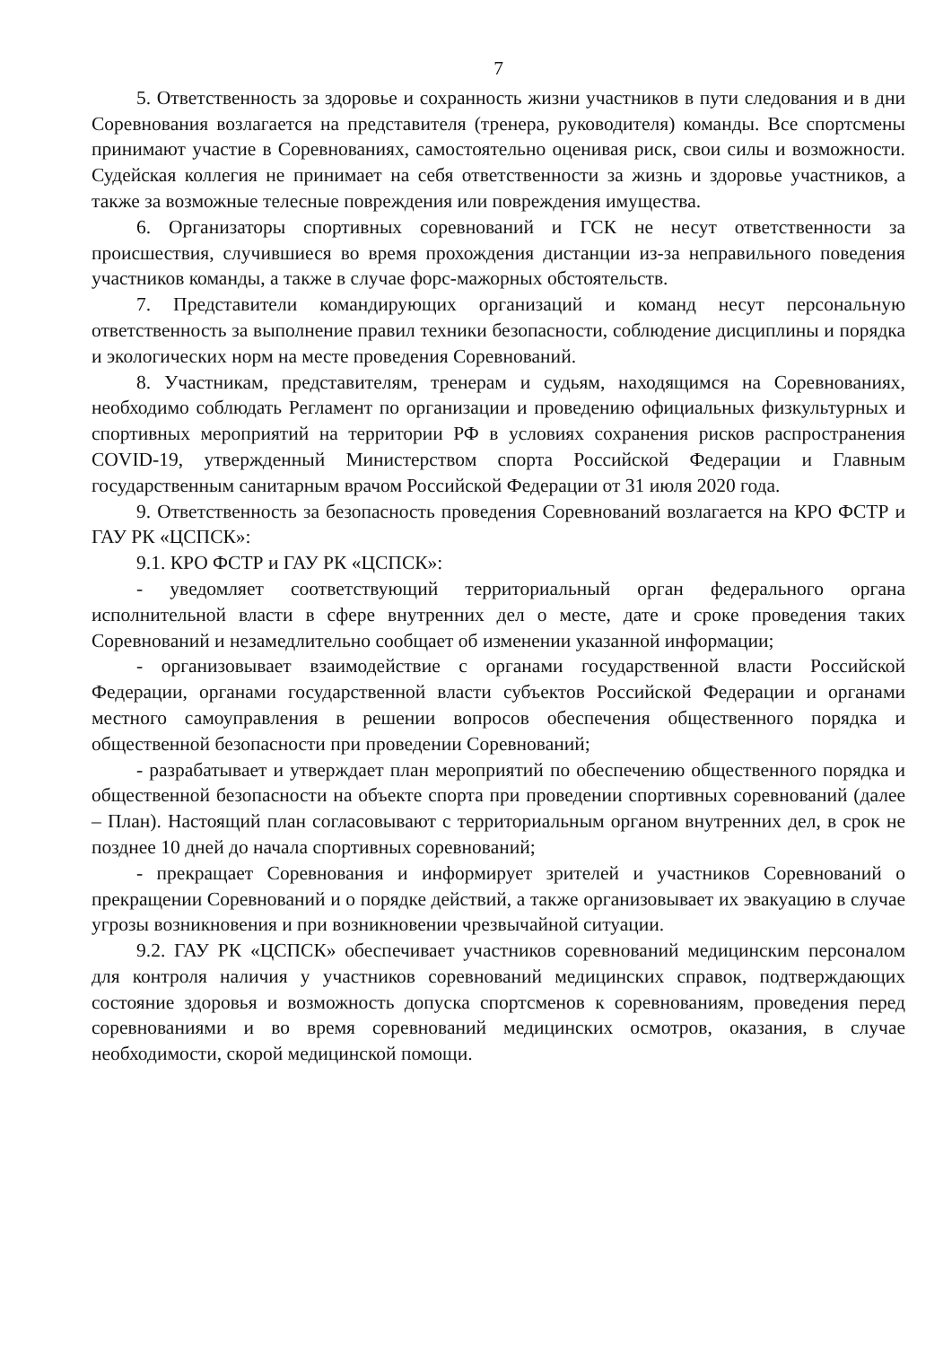7
5. Ответственность за здоровье и сохранность жизни участников в пути следования и в дни Соревнования возлагается на представителя (тренера, руководителя) команды. Все спортсмены принимают участие в Соревнованиях, самостоятельно оценивая риск, свои силы и возможности. Судейская коллегия не принимает на себя ответственности за жизнь и здоровье участников, а также за возможные телесные повреждения или повреждения имущества.
6. Организаторы спортивных соревнований и ГСК не несут ответственности за происшествия, случившиеся во время прохождения дистанции из-за неправильного поведения участников команды, а также в случае форс-мажорных обстоятельств.
7. Представители командирующих организаций и команд несут персональную ответственность за выполнение правил техники безопасности, соблюдение дисциплины и порядка и экологических норм на месте проведения Соревнований.
8. Участникам, представителям, тренерам и судьям, находящимся на Соревнованиях, необходимо соблюдать Регламент по организации и проведению официальных физкультурных и спортивных мероприятий на территории РФ в условиях сохранения рисков распространения COVID-19, утвержденный Министерством спорта Российской Федерации и Главным государственным санитарным врачом Российской Федерации от 31 июля 2020 года.
9. Ответственность за безопасность проведения Соревнований возлагается на КРО ФСТР и ГАУ РК «ЦСПСК»:
9.1. КРО ФСТР и ГАУ РК «ЦСПСК»:
- уведомляет соответствующий территориальный орган федерального органа исполнительной власти в сфере внутренних дел о месте, дате и сроке проведения таких Соревнований и незамедлительно сообщает об изменении указанной информации;
- организовывает взаимодействие с органами государственной власти Российской Федерации, органами государственной власти субъектов Российской Федерации и органами местного самоуправления в решении вопросов обеспечения общественного порядка и общественной безопасности при проведении Соревнований;
- разрабатывает и утверждает план мероприятий по обеспечению общественного порядка и общественной безопасности на объекте спорта при проведении спортивных соревнований (далее – План). Настоящий план согласовывают с территориальным органом внутренних дел, в срок не позднее 10 дней до начала спортивных соревнований;
- прекращает Соревнования и информирует зрителей и участников Соревнований о прекращении Соревнований и о порядке действий, а также организовывает их эвакуацию в случае угрозы возникновения и при возникновении чрезвычайной ситуации.
9.2. ГАУ РК «ЦСПСК» обеспечивает участников соревнований медицинским персоналом для контроля наличия у участников соревнований медицинских справок, подтверждающих состояние здоровья и возможность допуска спортсменов к соревнованиям, проведения перед соревнованиями и во время соревнований медицинских осмотров, оказания, в случае необходимости, скорой медицинской помощи.